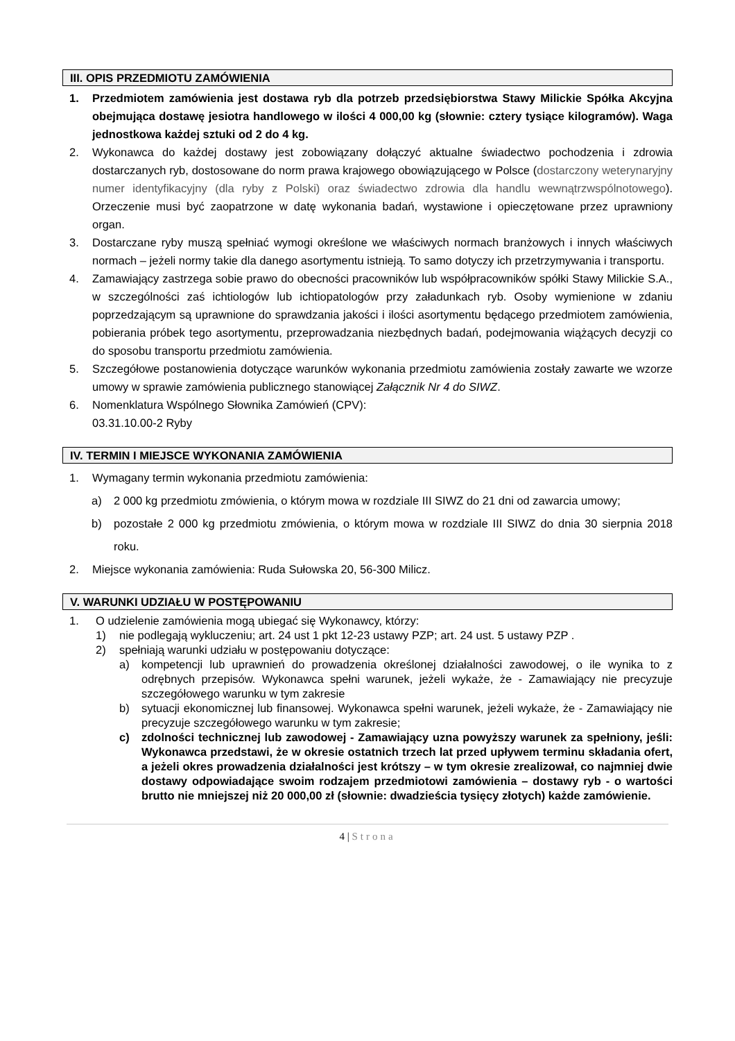III. OPIS PRZEDMIOTU ZAMÓWIENIA
1. Przedmiotem zamówienia jest dostawa ryb dla potrzeb przedsiębiorstwa Stawy Milickie Spółka Akcyjna obejmująca dostawę jesiotra handlowego w ilości 4 000,00 kg (słownie: cztery tysiące kilogramów). Waga jednostkowa każdej sztuki od 2 do 4 kg.
2. Wykonawca do każdej dostawy jest zobowiązany dołączyć aktualne świadectwo pochodzenia i zdrowia dostarczanych ryb, dostosowane do norm prawa krajowego obowiązującego w Polsce (dostarczony weterynaryjny numer identyfikacyjny (dla ryby z Polski) oraz świadectwo zdrowia dla handlu wewnątrzwspólnotowego). Orzeczenie musi być zaopatrzone w datę wykonania badań, wystawione i opieczętowane przez uprawniony organ.
3. Dostarczane ryby muszą spełniać wymogi określone we właściwych normach branżowych i innych właściwych normach – jeżeli normy takie dla danego asortymentu istnieją. To samo dotyczy ich przetrzymywania i transportu.
4. Zamawiający zastrzega sobie prawo do obecności pracowników lub współpracowników spółki Stawy Milickie S.A., w szczególności zaś ichtiologów lub ichtiopatologów przy załadunkach ryb. Osoby wymienione w zdaniu poprzedzającym są uprawnione do sprawdzania jakości i ilości asortymentu będącego przedmiotem zamówienia, pobierania próbek tego asortymentu, przeprowadzania niezbędnych badań, podejmowania wiążących decyzji co do sposobu transportu przedmiotu zamówienia.
5. Szczegółowe postanowienia dotyczące warunków wykonania przedmiotu zamówienia zostały zawarte we wzorze umowy w sprawie zamówienia publicznego stanowiącej Załącznik Nr 4 do SIWZ.
6. Nomenklatura Wspólnego Słownika Zamówień (CPV):
03.31.10.00-2 Ryby
IV. TERMIN I MIEJSCE WYKONANIA ZAMÓWIENIA
1. Wymagany termin wykonania przedmiotu zamówienia:
a) 2 000 kg przedmiotu zmówienia, o którym mowa w rozdziale III SIWZ do 21 dni od zawarcia umowy;
b) pozostałe 2 000 kg przedmiotu zmówienia, o którym mowa w rozdziale III SIWZ do dnia 30 sierpnia 2018 roku.
2. Miejsce wykonania zamówienia: Ruda Sułowska 20, 56-300 Milicz.
V. WARUNKI UDZIAŁU W POSTĘPOWANIU
1. O udzielenie zamówienia mogą ubiegać się Wykonawcy, którzy:
1) nie podlegają wykluczeniu; art. 24 ust 1 pkt 12-23 ustawy PZP; art. 24 ust. 5 ustawy PZP .
2) spełniają warunki udziału w postępowaniu dotyczące:
a) kompetencji lub uprawnień do prowadzenia określonej działalności zawodowej, o ile wynika to z odrębnych przepisów. Wykonawca spełni warunek, jeżeli wykaże, że - Zamawiający nie precyzuje szczegółowego warunku w tym zakresie
b) sytuacji ekonomicznej lub finansowej. Wykonawca spełni warunek, jeżeli wykaże, że - Zamawiający nie precyzuje szczegółowego warunku w tym zakresie;
c) zdolności technicznej lub zawodowej - Zamawiający uzna powyższy warunek za spełniony, jeśli: Wykonawca przedstawi, że w okresie ostatnich trzech lat przed upływem terminu składania ofert, a jeżeli okres prowadzenia działalności jest krótszy – w tym okresie zrealizował, co najmniej dwie dostawy odpowiadające swoim rodzajem przedmiotowi zamówienia – dostawy ryb - o wartości brutto nie mniejszej niż 20 000,00 zł (słownie: dwadzieścia tysięcy złotych) każde zamówienie.
4 | Strona